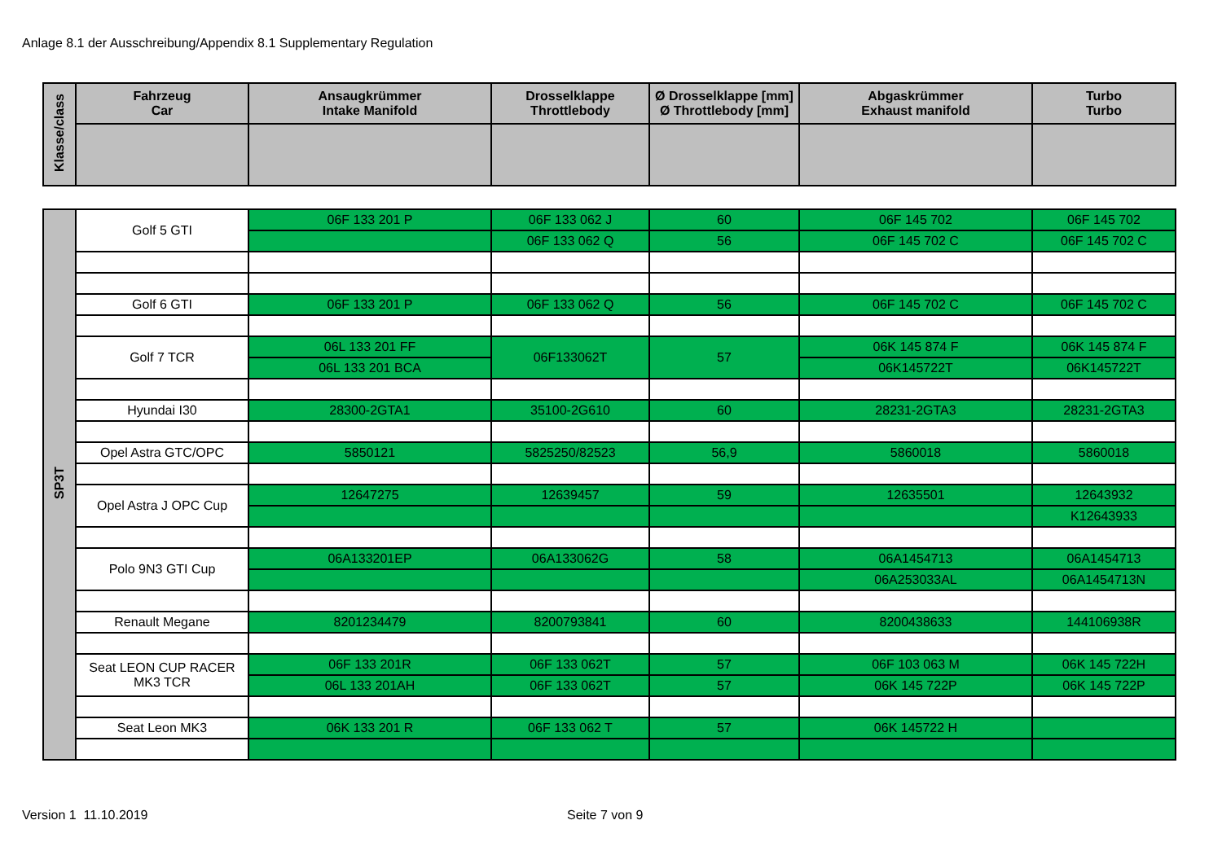Anlage 8.1 der Ausschreibung/Appendix 8.1 Supplementary Regulation
| Klasse/class | Fahrzeug Car | Ansaugkrümmer Intake Manifold | Drosselklappe Throttlebody | Ø Drosselklappe [mm] Ø Throttlebody [mm] | Abgaskrümmer Exhaust manifold | Turbo Turbo |
| --- | --- | --- | --- | --- | --- | --- |
| SP3T | Golf 5 GTI | 06F 133 201 P | 06F 133 062 J | 60 | 06F 145 702 | 06F 145 702 |
| | | | 06F 133 062 Q | 56 | 06F 145 702 C | 06F 145 702 C |
| | Golf 6 GTI | 06F 133 201 P | 06F 133 062 Q | 56 | 06F 145 702 C | 06F 145 702 C |
| | Golf 7 TCR | 06L 133 201 FF | 06F133062T | 57 | 06K 145 874 F | 06K 145 874 F |
| | | 06L 133 201 BCA | | | 06K145722T | 06K145722T |
| | Hyundai I30 | 28300-2GTA1 | 35100-2G610 | 60 | 28231-2GTA3 | 28231-2GTA3 |
| | Opel Astra GTC/OPC | 5850121 | 5825250/82523 | 56,9 | 5860018 | 5860018 |
| | Opel Astra J OPC Cup | 12647275 | 12639457 | 59 | 12635501 | 12643932 |
| | | | | | | K12643933 |
| | Polo 9N3 GTI Cup | 06A133201EP | 06A133062G | 58 | 06A1454713 | 06A1454713 |
| | | | | | 06A253033AL | 06A1454713N |
| | Renault Megane | 8201234479 | 8200793841 | 60 | 8200438633 | 144106938R |
| | Seat LEON CUP RACER MK3 TCR | 06F 133 201R | 06F 133 062T | 57 | 06F 103 063 M | 06K 145 722H |
| | | 06L 133 201AH | 06F 133 062T | 57 | 06K 145 722P | 06K 145 722P |
| | Seat Leon MK3 | 06K 133 201 R | 06F 133 062 T | 57 | 06K 145722 H | |
Version 1 11.10.2019 Seite 7 von 9